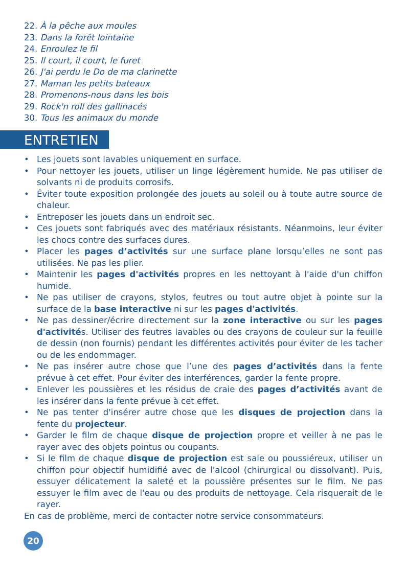22. À la pêche aux moules
23. Dans la forêt lointaine
24. Enroulez le fil
25. Il court, il court, le furet
26. J'ai perdu le Do de ma clarinette
27. Maman les petits bateaux
28. Promenons-nous dans les bois
29. Rock'n roll des gallinacés
30. Tous les animaux du monde
ENTRETIEN
• Les jouets sont lavables uniquement en surface.
• Pour nettoyer les jouets, utiliser un linge légèrement humide. Ne pas utiliser de solvants ni de produits corrosifs.
• Éviter toute exposition prolongée des jouets au soleil ou à toute autre source de chaleur.
• Entreposer les jouets dans un endroit sec.
• Ces jouets sont fabriqués avec des matériaux résistants. Néanmoins, leur éviter les chocs contre des surfaces dures.
• Placer les pages d’activités sur une surface plane lorsqu’elles ne sont pas utilisées. Ne pas les plier.
• Maintenir les pages d'activités propres en les nettoyant à l'aide d'un chiffon humide.
• Ne pas utiliser de crayons, stylos, feutres ou tout autre objet à pointe sur la surface de la base interactive ni sur les pages d'activités.
• Ne pas dessiner/écrire directement sur la zone interactive ou sur les pages d'activités. Utiliser des feutres lavables ou des crayons de couleur sur la feuille de dessin (non fournis) pendant les différentes activités pour éviter de les tacher ou de les endommager.
• Ne pas insérer autre chose que l’une des pages d’activités dans la fente prévue à cet effet. Pour éviter des interférences, garder la fente propre.
• Enlever les poussières et les résidus de craie des pages d’activités avant de les insérer dans la fente prévue à cet effet.
• Ne pas tenter d'insérer autre chose que les disques de projection dans la fente du projecteur.
• Garder le film de chaque disque de projection propre et veiller à ne pas le rayer avec des objets pointus ou coupants.
• Si le film de chaque disque de projection est sale ou poussiéreux, utiliser un chiffon pour objectif humidifié avec de l'alcool (chirurgical ou dissolvant). Puis, essuyer délicatement la saleté et la poussière présentes sur le film. Ne pas essuyer le film avec de l'eau ou des produits de nettoyage. Cela risquerait de le rayer.
En cas de problème, merci de contacter notre service consommateurs.
20